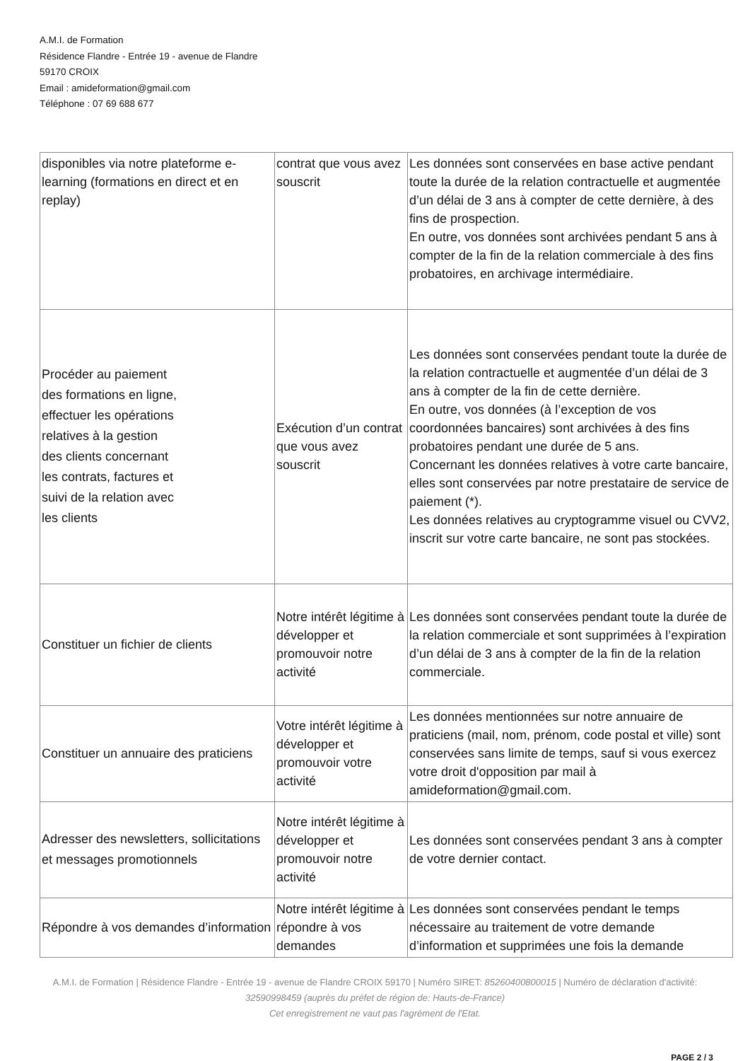A.M.I. de Formation
Résidence Flandre - Entrée 19 - avenue de Flandre
59170 CROIX
Email : amideformation@gmail.com
Téléphone : 07 69 688 677
| disponibles via notre plateforme e-learning (formations en direct et en replay) | contrat que vous avez souscrit | Les données sont conservées en base active pendant toute la durée de la relation contractuelle et augmentée d’un délai de 3 ans à compter de cette dernière, à des fins de prospection. En outre, vos données sont archivées pendant 5 ans à compter de la fin de la relation commerciale à des fins probatoires, en archivage intermédiaire. |
| Procéder au paiement des formations en ligne, effectuer les opérations relatives à la gestion des clients concernant les contrats, factures et suivi de la relation avec les clients | Exécution d’un contrat que vous avez souscrit | Les données sont conservées pendant toute la durée de la relation contractuelle et augmentée d’un délai de 3 ans à compter de la fin de cette dernière. En outre, vos données (à l’exception de vos coordonnées bancaires) sont archivées à des fins probatoires pendant une durée de 5 ans. Concernant les données relatives à votre carte bancaire, elles sont conservées par notre prestataire de service de paiement (*). Les données relatives au cryptogramme visuel ou CVV2, inscrit sur votre carte bancaire, ne sont pas stockées. |
| Constituer un fichier de clients | Notre intérêt légitime à développer et promouvoir notre activité | Les données sont conservées pendant toute la durée de la relation commerciale et sont supprimées à l’expiration d’un délai de 3 ans à compter de la fin de la relation commerciale. |
| Constituer un annuaire des praticiens | Votre intérêt légitime à développer et promouvoir votre activité | Les données mentionnées sur notre annuaire de praticiens (mail, nom, prénom, code postal et ville) sont conservées sans limite de temps, sauf si vous exercez votre droit d'opposition par mail à amideformation@gmail.com. |
| Adresser des newsletters, sollicitations et messages promotionnels | Notre intérêt légitime à développer et promouvoir notre activité | Les données sont conservées pendant 3 ans à compter de votre dernier contact. |
| Répondre à vos demandes d’information | Notre intérêt légitime à répondre à vos demandes | Les données sont conservées pendant le temps nécessaire au traitement de votre demande d’information et supprimées une fois la demande |
A.M.I. de Formation | Résidence Flandre - Entrée 19 - avenue de Flandre CROIX 59170 | Numéro SIRET: 85260400800015 | Numéro de déclaration d'activité: 32590998459 (auprès du préfet de région de: Hauts-de-France)
Cet enregistrement ne vaut pas l'agrément de l'Etat.
PAGE 2 / 3